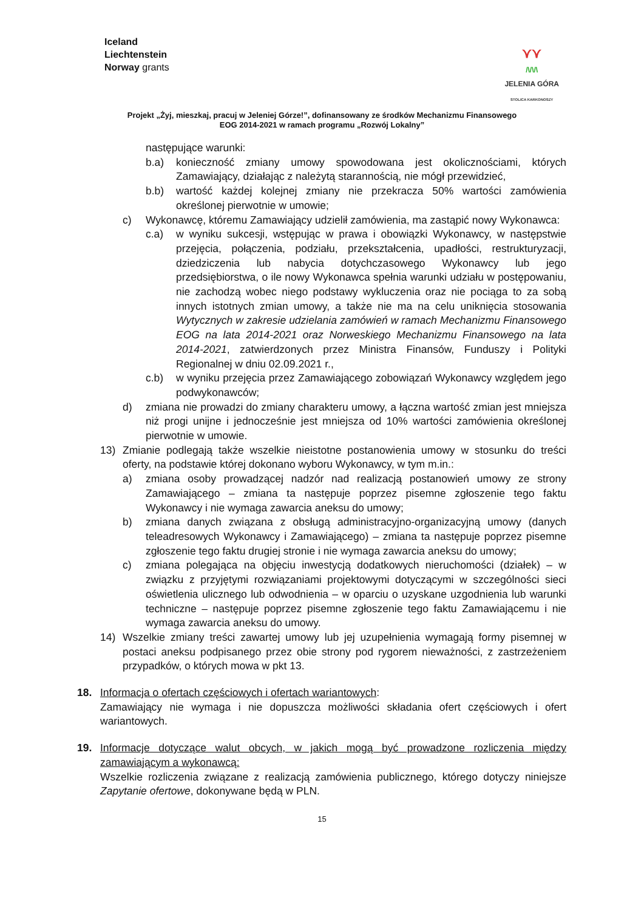Iceland
Liechtenstein
Norway grants
⋎⋎
/\/\/\
JELENIA GÓRA
STOLICA KARKONOSZY
Projekt „Żyj, mieszkaj, pracuj w Jeleniej Górze!”, dofinansowany ze środków Mechanizmu Finansowego
EOG 2014-2021 w ramach programu „Rozwój Lokalny”
następujące warunki:
b.a) konieczność zmiany umowy spowodowana jest okolicznościami, których Zamawiający, działając z należytą starannością, nie mógł przewidzieć,
b.b) wartość każdej kolejnej zmiany nie przekracza 50% wartości zamówienia określonej pierwotnie w umowie;
c) Wykonawcę, któremu Zamawiający udzielił zamówienia, ma zastąpić nowy Wykonawca:
c.a) w wyniku sukcesji, wstępując w prawa i obowiązki Wykonawcy, w następstwie przejęcia, połączenia, podziału, przekształcenia, upadłości, restrukturyzacji, dziedziczenia lub nabycia dotychczasowego Wykonawcy lub jego przedsiębiorstwa, o ile nowy Wykonawca spełnia warunki udziału w postępowaniu, nie zachodzą wobec niego podstawy wykluczenia oraz nie pociąga to za sobą innych istotnych zmian umowy, a także nie ma na celu uniknięcia stosowania Wytycznych w zakresie udzielania zamówień w ramach Mechanizmu Finansowego EOG na lata 2014-2021 oraz Norweskiego Mechanizmu Finansowego na lata 2014-2021, zatwierdzonych przez Ministra Finansów, Funduszy i Polityki Regionalnej w dniu 02.09.2021 r.,
c.b) w wyniku przejęcia przez Zamawiającego zobowiązań Wykonawcy względem jego podwykonawców;
d) zmiana nie prowadzi do zmiany charakteru umowy, a łączna wartość zmian jest mniejsza niż progi unijne i jednocześnie jest mniejsza od 10% wartości zamówienia określonej pierwotnie w umowie.
13) Zmianie podlegają także wszelkie nieistotne postanowienia umowy w stosunku do treści oferty, na podstawie której dokonano wyboru Wykonawcy, w tym m.in.:
a) zmiana osoby prowadzącej nadzór nad realizacją postanowień umowy ze strony Zamawiającego – zmiana ta następuje poprzez pisemne zgłoszenie tego faktu Wykonawcy i nie wymaga zawarcia aneksu do umowy;
b) zmiana danych związana z obsługą administracyjno-organizacyjną umowy (danych teleadresowych Wykonawcy i Zamawiającego) – zmiana ta następuje poprzez pisemne zgłoszenie tego faktu drugiej stronie i nie wymaga zawarcia aneksu do umowy;
c) zmiana polegająca na objęciu inwestycją dodatkowych nieruchomości (działek) – w związku z przyjętymi rozwiązaniami projektowymi dotyczącymi w szczególności sieci oświetlenia ulicznego lub odwodnienia – w oparciu o uzyskane uzgodnienia lub warunki techniczne – następuje poprzez pisemne zgłoszenie tego faktu Zamawiającemu i nie wymaga zawarcia aneksu do umowy.
14) Wszelkie zmiany treści zawartej umowy lub jej uzupełnienia wymagają formy pisemnej w postaci aneksu podpisanego przez obie strony pod rygorem nieważności, z zastrzeżeniem przypadków, o których mowa w pkt 13.
18. Informacja o ofertach częściowych i ofertach wariantowych:
Zamawiający nie wymaga i nie dopuszcza możliwości składania ofert częściowych i ofert wariantowych.
19. Informacje dotyczące walut obcych, w jakich mogą być prowadzone rozliczenia między zamawiającym a wykonawcą:
Wszelkie rozliczenia związane z realizacją zamówienia publicznego, którego dotyczy niniejsze Zapytanie ofertowe, dokonywane będą w PLN.
15